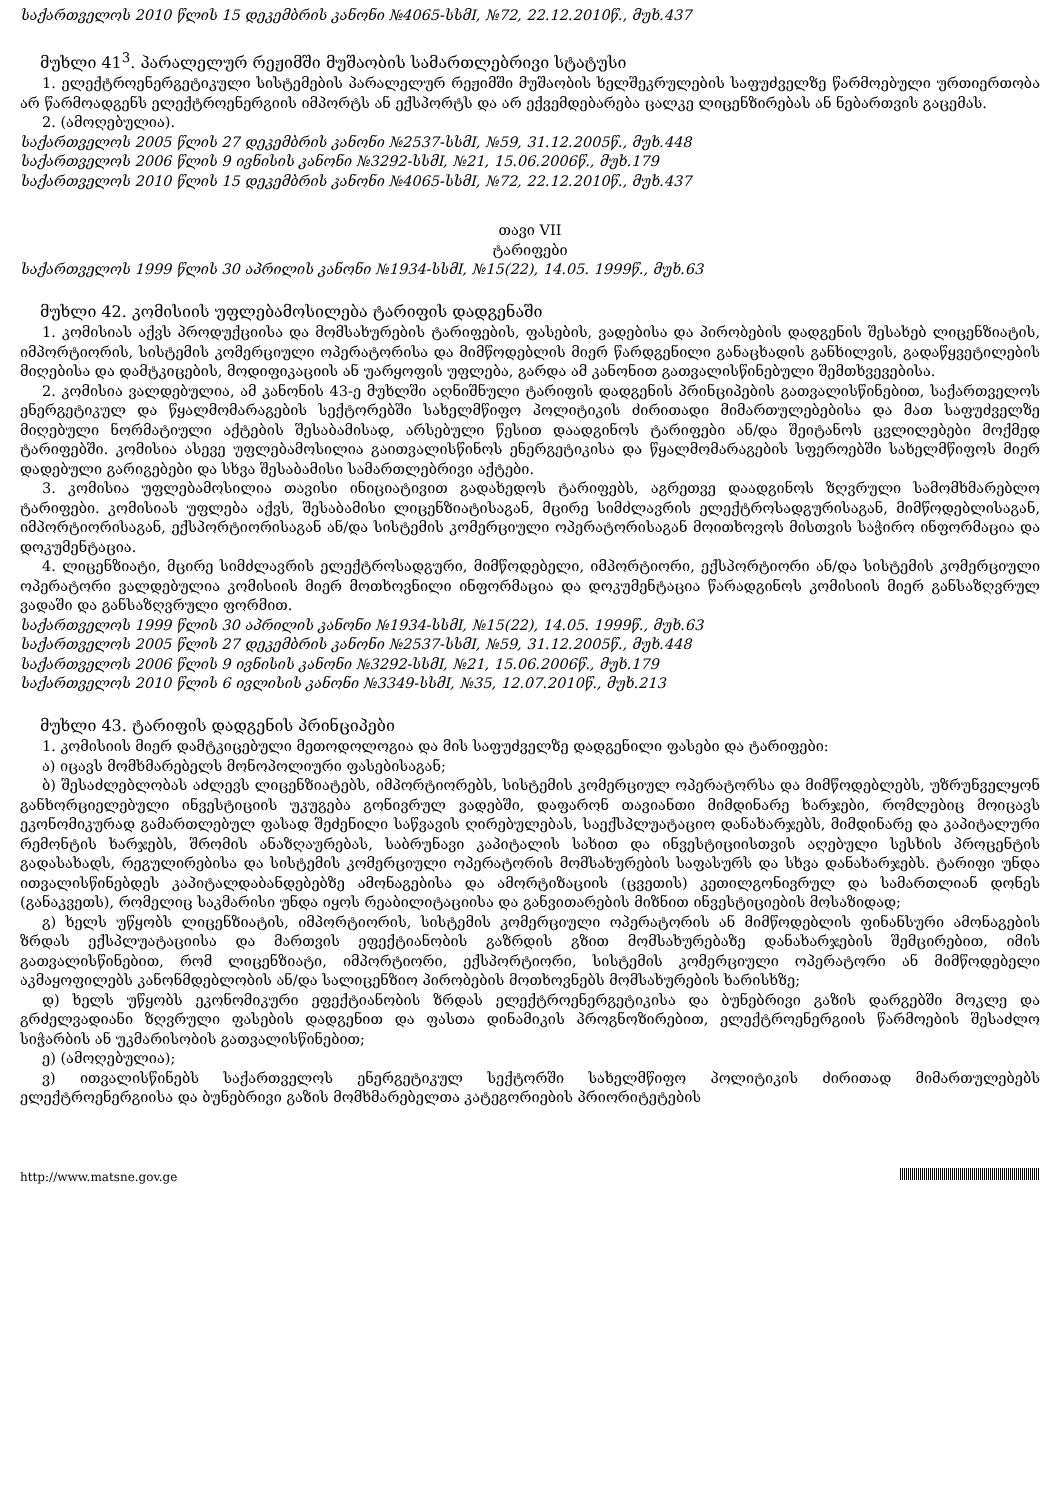საქართველოს 2010 წლის 15 დეკემბრის კანონი №4065-სსმI, №72, 22.12.2010წ., მუხ.437
მუხლი 41<sup>3</sup>. პარალელურ რეჟიმში მუშაობის სამართლებრივი სტატუსი
1. ელექტროენერგეტიკული სისტემების პარალელურ რეჟიმში მუშაობის ხელშეკრულების საფუძველზე წარმოებული ურთიერთობა არ წარმოადგენს ელექტროენერგიის იმპორტს ან ექსპორტს და არ ექვემდებარება ცალკე ლიცენზირებას ან ნებართვის გაცემას.
2. (ამოღებულია).
საქართველოს 2005 წლის 27 დეკემბრის კანონი №2537-სსმI, №59, 31.12.2005წ., მუხ.448
საქართველოს 2006 წლის 9 ივნისის კანონი №3292-სსმI, №21, 15.06.2006წ., მუხ.179
საქართველოს 2010 წლის 15 დეკემბრის კანონი №4065-სსმI, №72, 22.12.2010წ., მუხ.437
თავი VII
ტარიფები
საქართველოს 1999 წლის 30 აპრილის კანონი №1934-სსმI, №15(22), 14.05. 1999წ., მუხ.63
მუხლი 42. კომისიის უფლებამოსილება ტარიფის დადგენაში
1. კომისიას აქვს პროდუქციისა და მომსახურების ტარიფების, ფასების, ვადებისა და პირობების დადგენის შესახებ ლიცენზიატის, იმპორტიორის, სისტემის კომერციული ოპერატორისა და მიმწოდებლის მიერ წარდგენილი განაცხადის განხილვის, გადაწყვეტილების მიღებისა და დამტკიცების, მოდიფიკაციის ან უარყოფის უფლება, გარდა ამ კანონით გათვალისწინებული შემთხვევებისა.
2. კომისია ვალდებულია, ამ კანონის 43-ე მუხლში აღნიშნული ტარიფის დადგენის პრინციპების გათვალისწინებით, საქართველოს ენერგეტიკულ და წყალმომარაგების სექტორებში სახელმწიფო პოლიტიკის ძირითადი მიმართულებებისა და მათ საფუძველზე მიღებული ნორმატიული აქტების შესაბამისად, არსებული წესით დაადგინოს ტარიფები ან/და შეიტანოს ცვლილებები მოქმედ ტარიფებში. კომისია ასევე უფლებამოსილია გაითვალისწინოს ენერგეტიკისა და წყალმომარაგების სფეროებში სახელმწიფოს მიერ დადებული გარიგებები და სხვა შესაბამისი სამართლებრივი აქტები.
3. კომისია უფლებამოსილია თავისი ინიციატივით გადახედოს ტარიფებს, აგრეთვე დაადგინოს ზღვრული სამომხმარებლო ტარიფები. კომისიას უფლება აქვს, შესაბამისი ლიცენზიატისაგან, მცირე სიმძლავრის ელექტროსადგურისაგან, მიმწოდებლისაგან, იმპორტიორისაგან, ექსპორტიორისაგან ან/და სისტემის კომერციული ოპერატორისაგან მოითხოვოს მისთვის საჭირო ინფორმაცია და დოკუმენტაცია.
4. ლიცენზიატი, მცირე სიმძლავრის ელექტროსადგური, მიმწოდებელი, იმპორტიორი, ექსპორტიორი ან/და სისტემის კომერციული ოპერატორი ვალდებულია კომისიის მიერ მოთხოვნილი ინფორმაცია და დოკუმენტაცია წარადგინოს კომისიის მიერ განსაზღვრულ ვადაში და განსაზღვრული ფორმით.
საქართველოს 1999 წლის 30 აპრილის კანონი №1934-სსმI, №15(22), 14.05. 1999წ., მუხ.63
საქართველოს 2005 წლის 27 დეკემბრის კანონი №2537-სსმI, №59, 31.12.2005წ., მუხ.448
საქართველოს 2006 წლის 9 ივნისის კანონი №3292-სსმI, №21, 15.06.2006წ., მუხ.179
საქართველოს 2010 წლის 6 ივლისის კანონი №3349-სსმI, №35, 12.07.2010წ., მუხ.213
მუხლი 43. ტარიფის დადგენის პრინციპები
1. კომისიის მიერ დამტკიცებული მეთოდოლოგია და მის საფუძველზე დადგენილი ფასები და ტარიფები:
ა) იცავს მომხმარებელს მონოპოლიური ფასებისაგან;
ბ) შესაძლებლობას აძლევს ლიცენზიატებს, იმპორტიორებს, სისტემის კომერციულ ოპერატორსა და მიმწოდებლებს, უზრუნველყონ განხორციელებული ინვესტიციის უკუგება გონივრულ ვადებში, დაფარონ თავიანთი მიმდინარე ხარჯები, რომლებიც მოიცავს ეკონომიკურად გამართლებულ ფასად შეძენილი საწვავის ღირებულებას, საექსპლუატაციო დანახარჯებს, მიმდინარე და კაპიტალური რემონტის ხარჯებს, შრომის ანაზღაურებას, საბრუნავი კაპიტალის სახით და ინვესტიციისთვის აღებული სესხის პროცენტის გადასახადს, რეგულირებისა და სისტემის კომერციული ოპერატორის მომსახურების საფასურს და სხვა დანახარჯებს. ტარიფი უნდა ითვალისწინებდეს კაპიტალდაბანდებებზე ამონაგებისა და ამორტიზაციის (ცვეთის) კეთილგონივრულ და სამართლიან დონეს (განაკვეთს), რომელიც საკმარისი უნდა იყოს რეაბილიტაციისა და განვითარების მიზნით ინვესტიციების მოსაზიდად;
გ) ხელს უწყობს ლიცენზიატის, იმპორტიორის, სისტემის კომერციული ოპერატორის ან მიმწოდებლის ფინანსური ამონაგების ზრდას ექსპლუატაციისა და მართვის ეფექტიანობის გაზრდის გზით მომსახურებაზე დანახარჯების შემცირებით, იმის გათვალისწინებით, რომ ლიცენზიატი, იმპორტიორი, ექსპორტიორი, სისტემის კომერციული ოპერატორი ან მიმწოდებელი აკმაყოფილებს კანონმდებლობის ან/და სალიცენზიო პირობების მოთხოვნებს მომსახურების ხარისხზე;
დ) ხელს უწყობს ეკონომიკური ეფექტიანობის ზრდას ელექტროენერგეტიკისა და ბუნებრივი გაზის დარგებში მოკლე და გრძელვადიანი ზღვრული ფასების დადგენით და ფასთა დინამიკის პროგნოზირებით, ელექტროენერგიის წარმოების შესაძლო სიჭარბის ან უკმარისობის გათვალისწინებით;
ე) (ამოღებულია);
ვ) ითვალისწინებს საქართველოს ენერგეტიკულ სექტორში სახელმწიფო პოლიტიკის ძირითად მიმართულებებს ელექტროენერგიისა და ბუნებრივი გაზის მომხმარებელთა კატეგორიების პრიორიტეტების
http://www.matsne.gov.ge